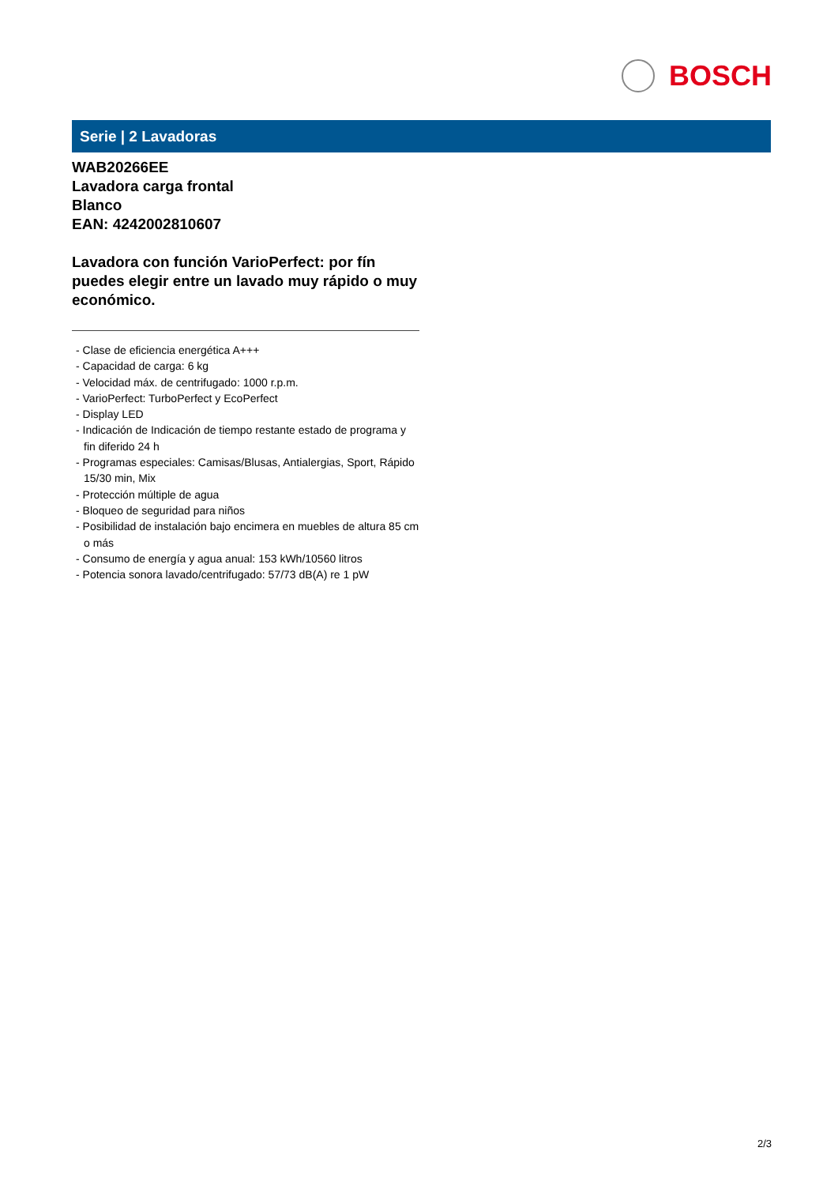BOSCH
Serie | 2 Lavadoras
WAB20266EE
Lavadora carga frontal
Blanco
EAN: 4242002810607
Lavadora con función VarioPerfect: por fín puedes elegir entre un lavado muy rápido o muy económico.
- Clase de eficiencia energética A+++
- Capacidad de carga: 6 kg
- Velocidad máx. de centrifugado: 1000 r.p.m.
- VarioPerfect: TurboPerfect y EcoPerfect
- Display LED
- Indicación de Indicación de tiempo restante estado de programa y fin diferido 24 h
- Programas especiales: Camisas/Blusas, Antialergias, Sport, Rápido 15/30 min, Mix
- Protección múltiple de agua
- Bloqueo de seguridad para niños
- Posibilidad de instalación bajo encimera en muebles de altura 85 cm o más
- Consumo de energía y agua anual: 153 kWh/10560 litros
- Potencia sonora lavado/centrifugado: 57/73 dB(A) re 1 pW
2/3